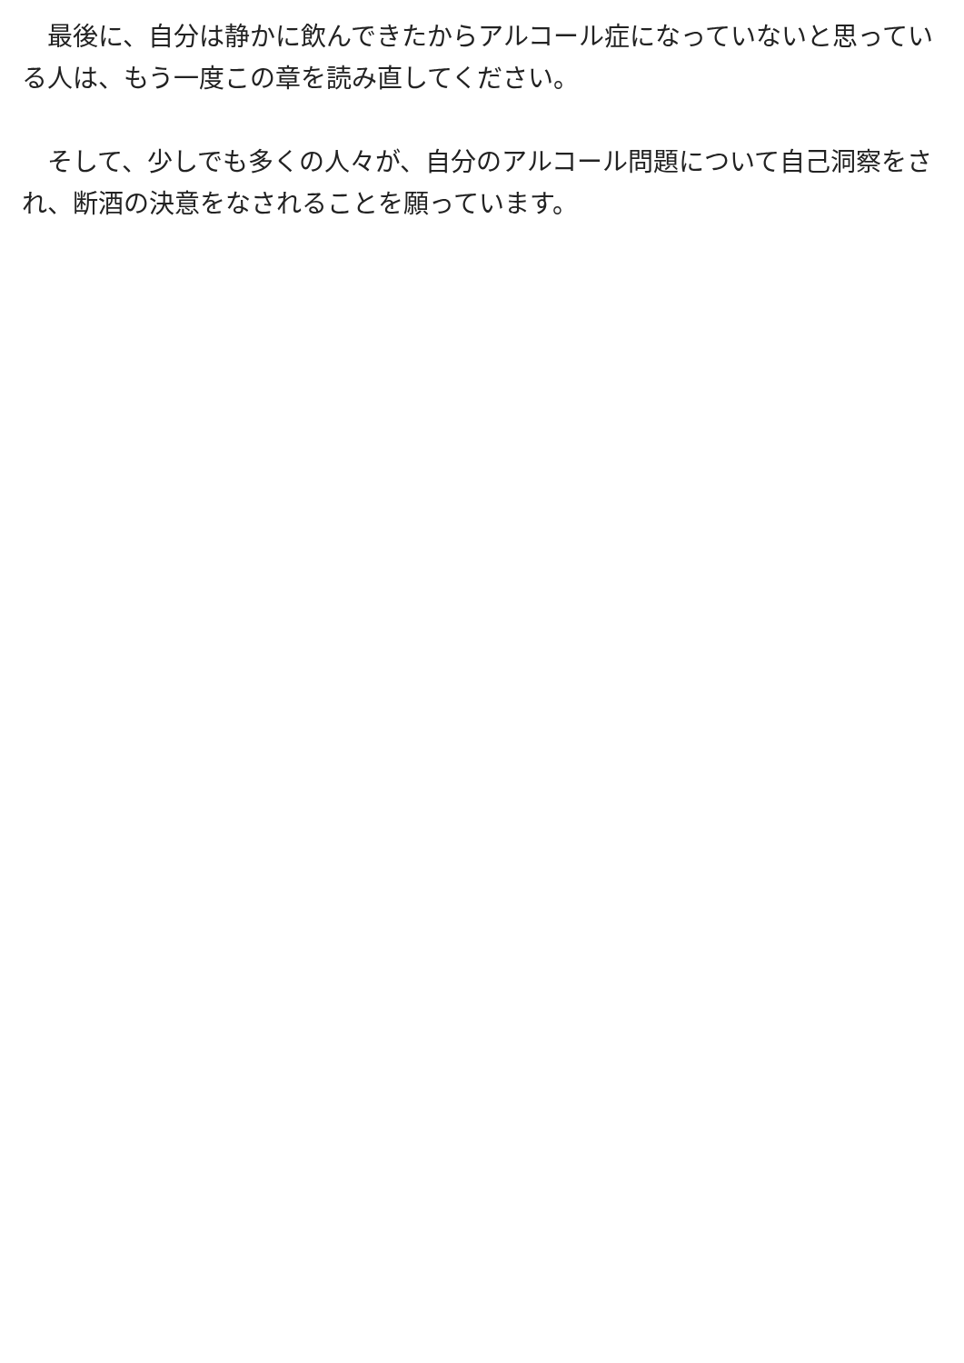最後に、自分は静かに飲んできたからアルコール症になっていないと思っている人は、もう一度この章を読み直してください。
　そして、少しでも多くの人々が、自分のアルコール問題について自己洞察をされ、断酒の決意をなされることを願っています。